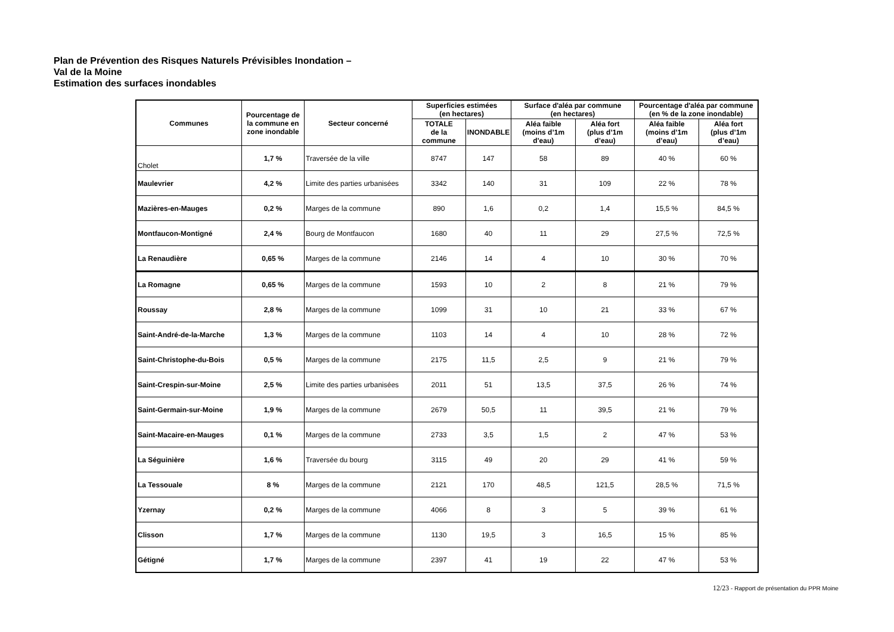Plan de Prévention des Risques Naturels Prévisibles Inondation –
Val de la Moine
Estimation des surfaces inondables
| Communes | Pourcentage de la commune en zone inondable | Secteur concerné | Superficies estimées (en hectares) | | Surface d'aléa par commune (en hectares) | | Pourcentage d'aléa par commune (en % de la zone inondable) | |
| --- | --- | --- | --- | --- | --- | --- | --- | --- |
| | | | TOTALE de la commune | INONDABLE | Aléa faible (moins d’1m d'eau) | Aléa fort (plus d’1m d’eau) | Aléa faible (moins d’1m d’eau) | Aléa fort (plus d’1m d’eau) |
| Cholet | 1,7 % | Traversée de la ville | 8747 | 147 | 58 | 89 | 40 % | 60 % |
| Maulevrier | 4,2 % | Limite des parties urbanisées | 3342 | 140 | 31 | 109 | 22 % | 78 % |
| Mazières-en-Mauges | 0,2 % | Marges de la commune | 890 | 1,6 | 0,2 | 1,4 | 15,5 % | 84,5 % |
| Montfaucon-Montigné | 2,4 % | Bourg de Montfaucon | 1680 | 40 | 11 | 29 | 27,5 % | 72,5 % |
| La Renaudière | 0,65 % | Marges de la commune | 2146 | 14 | 4 | 10 | 30 % | 70 % |
| La Romagne | 0,65 % | Marges de la commune | 1593 | 10 | 2 | 8 | 21 % | 79 % |
| Roussay | 2,8 % | Marges de la commune | 1099 | 31 | 10 | 21 | 33 % | 67 % |
| Saint-André-de-la-Marche | 1,3 % | Marges de la commune | 1103 | 14 | 4 | 10 | 28 % | 72 % |
| Saint-Christophe-du-Bois | 0,5 % | Marges de la commune | 2175 | 11,5 | 2,5 | 9 | 21 % | 79 % |
| Saint-Crespin-sur-Moine | 2,5 % | Limite des parties urbanisées | 2011 | 51 | 13,5 | 37,5 | 26 % | 74 % |
| Saint-Germain-sur-Moine | 1,9 % | Marges de la commune | 2679 | 50,5 | 11 | 39,5 | 21 % | 79 % |
| Saint-Macaire-en-Mauges | 0,1 % | Marges de la commune | 2733 | 3,5 | 1,5 | 2 | 47 % | 53 % |
| La Séguinière | 1,6 % | Traversée du bourg | 3115 | 49 | 20 | 29 | 41 % | 59 % |
| La Tessouale | 8 % | Marges de la commune | 2121 | 170 | 48,5 | 121,5 | 28,5 % | 71,5 % |
| Yzernay | 0,2 % | Marges de la commune | 4066 | 8 | 3 | 5 | 39 % | 61 % |
| Clisson | 1,7 % | Marges de la commune | 1130 | 19,5 | 3 | 16,5 | 15 % | 85 % |
| Gétigné | 1,7 % | Marges de la commune | 2397 | 41 | 19 | 22 | 47 % | 53 % |
12/23 - Rapport de présentation du PPR Moine